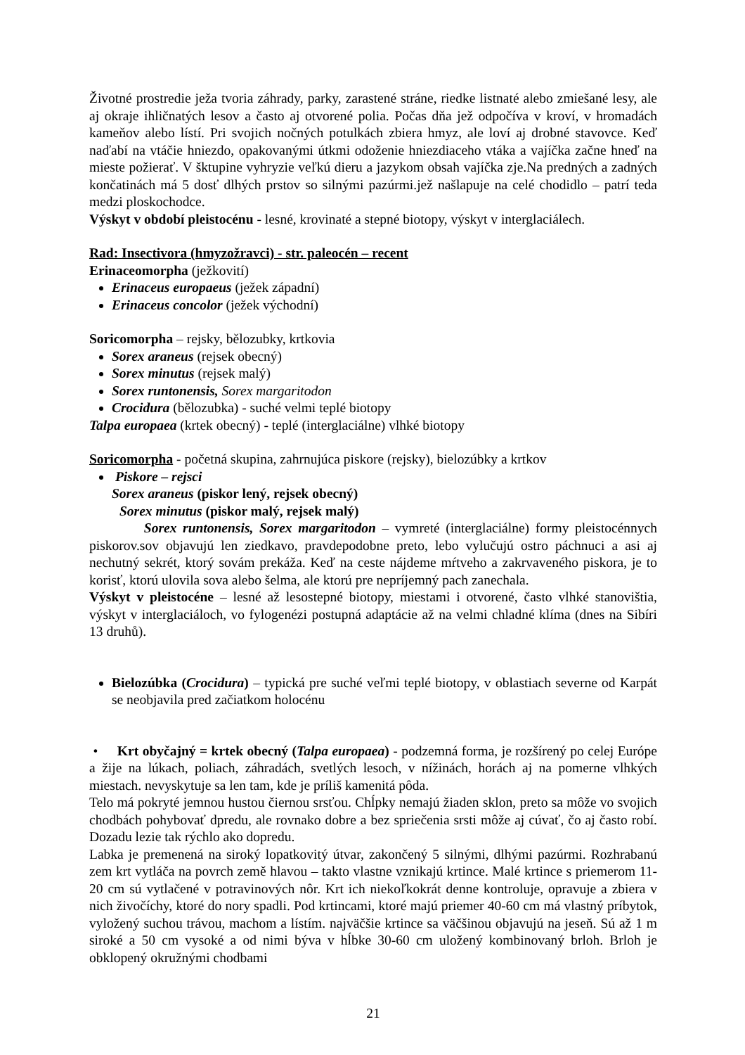Životné prostredie ježa tvoria záhrady, parky, zarastené stráne, riedke listnaté alebo zmiešané lesy, ale aj okraje ihličnatých lesov a často aj otvorené polia. Počas dňa jež odpočíva v kroví, v hromadách kameňov alebo lístí. Pri svojich nočných potulkách zbiera hmyz, ale loví aj drobné stavovce. Keď naďabí na vtáčie hniezdo, opakovanými útkmi odoženie hniezdiaceho vtáka a vajíčka začne hneď na mieste požierať. V šktupine vyhryzie veľkú dieru a jazykom obsah vajíčka zje.Na predných a zadných končatinách má 5 dosť dlhých prstov so silnými pazúrmi.jež našlapuje na celé chodidlo – patrí teda medzi ploskochodce.
Výskyt v období pleistocénu - lesné, krovinaté a stepné biotopy, výskyt v interglaciálech.
Rad: Insectivora (hmyzožravci) - str. paleocén – recent
Erinaceomorpha (ježkovití)
Erinaceus europaeus (ježek západní)
Erinaceus concolor (ježek východní)
Soricomorpha – rejsky, bělozubky, krtkovia
Sorex araneus (rejsek obecný)
Sorex minutus (rejsek malý)
Sorex runtonensis, Sorex margaritodon
Crocidura (bělozubka) - suché velmi teplé biotopy
Talpa europaea (krtek obecný) - teplé (interglaciálne) vlhké biotopy
Soricomorpha - početná skupina, zahrnujúca piskore (rejsky), bielozúbky a krtkov
Piskore – rejsci
Sorex araneus (piskor lený, rejsek obecný)
Sorex minutus (piskor malý, rejsek malý)
Sorex runtonensis, Sorex margaritodon – vymreté (interglaciálne) formy pleistocénnych piskorov.sov objavujú len ziedkavo, pravdepodobne preto, lebo vylučujú ostro páchnuci a asi aj nechutný sekrét, ktorý sovám prekáža. Keď na ceste nájdeme mŕtveho a zakrvaveného piskora, je to korisť, ktorú ulovila sova alebo šelma, ale ktorú pre nepríjemný pach zanechala.
Výskyt v pleistocéne – lesné až lesostepné biotopy, miestami i otvorené, často vlhké stanovištia, výskyt v interglaciáloch, vo fylogenézi postupná adaptácie až na velmi chladné klíma (dnes na Sibíri 13 druhů).
Bielozúbka (Crocidura) – typická pre suché veľmi teplé biotopy, v oblastiach severne od Karpát se neobjavila pred začiatkom holocénu
• Krt obyčajný = krtek obecný (Talpa europaea) - podzemná forma, je rozšírený po celej Európe a žije na lúkach, poliach, záhradách, svetlých lesoch, v nížinách, horách aj na pomerne vlhkých miestach. nevyskytuje sa len tam, kde je príliš kamenitá pôda.
Telo má pokryté jemnou hustou čiernou srsťou. Chĺpky nemajú žiaden sklon, preto sa môže vo svojich chodbách pohybovať dpredu, ale rovnako dobre a bez spriečenia srsti môže aj cúvať, čo aj často robí. Dozadu lezie tak rýchlo ako dopredu.
Labka je premenená na siroký lopatkovitý útvar, zakončený 5 silnými, dlhými pazúrmi. Rozhrabanú zem krt vytláča na povrch země hlavou – takto vlastne vznikajú krtince. Malé krtince s priemerom 11-20 cm sú vytlačené v potravinových nôr. Krt ich niekoľkokrát denne kontroluje, opravuje a zbiera v nich živočíchy, ktoré do nory spadli. Pod krtincami, ktoré majú priemer 40-60 cm má vlastný príbytok, vyložený suchou trávou, machom a lístím. najväčšie krtince sa väčšinou objavujú na jeseň. Sú až 1 m siroké a 50 cm vysoké a od nimi býva v hĺbke 30-60 cm uložený kombinovaný brloh. Brloh je obklopený okružnými chodbami
21